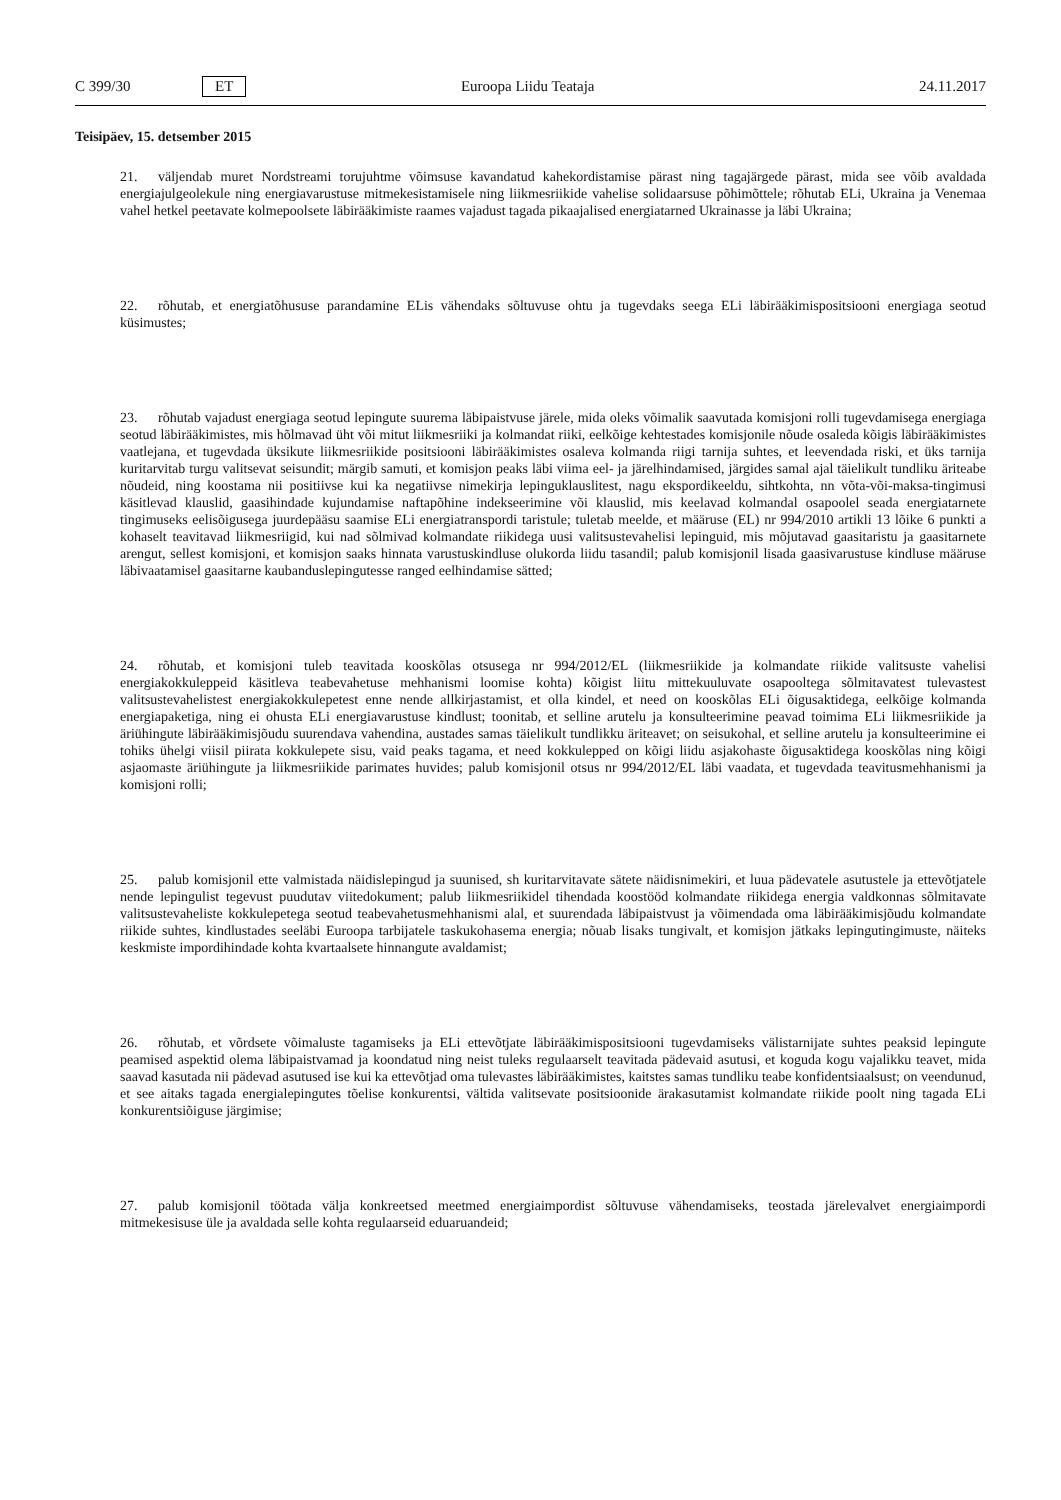C 399/30 ET Euroopa Liidu Teataja 24.11.2017
Teisipäev, 15. detsember 2015
21. väljendab muret Nordstreami torujuhtme võimsuse kavandatud kahekordistamise pärast ning tagajärgede pärast, mida see võib avaldada energiajulgeolekule ning energiavarustuse mitmekesistamisele ning liikmesriikide vahelise solidaarsuse põhimõttele; rõhutab ELi, Ukraina ja Venemaa vahel hetkel peetavate kolmepoolsete läbirääkimiste raames vajadust tagada pikaajalised energiatarned Ukrainasse ja läbi Ukraina;
22. rõhutab, et energiatõhususe parandamine ELis vähendaks sõltuvuse ohtu ja tugevdaks seega ELi läbirääkimispo­sitsiooni energiaga seotud küsimustes;
23. rõhutab vajadust energiaga seotud lepingute suurema läbipaistvuse järele, mida oleks võimalik saavutada komisjoni rolli tugevdamisega energiaga seotud läbirääkimistes, mis hõlmavad üht või mitut liikmesriiki ja kolmandat riiki, eelkõige kehtestades komisjonile nõude osaleda kõigis läbirääkimistes vaatlejana, et tugevdada üksikute liikmesriikide positsiooni läbirääkimistes osaleva kolmanda riigi tarnija suhtes, et leevendada riski, et üks tarnija kuritarvitab turgu valitsevat seisundit; märgib samuti, et komisjon peaks läbi viima eel- ja järelhindamised, järgides samal ajal täielikult tundliku äriteabe nõudeid, ning koostama nii positiivse kui ka negatiivse nimekirja lepinguklauslitest, nagu ekspordikeeldu, sihtkohta, nn võta-või-maksa-tingimusi käsitlevad klauslid, gaasihindade kujundamise naftapõhine indekseerimine või klauslid, mis keelavad kolmandal osapoolel seada energiatarnete tingimuseks eelisõigusega juurdepääsu saamise ELi energiatranspordi taristule; tuletab meelde, et määruse (EL) nr 994/2010 artikli 13 lõike 6 punkti a kohaselt teavitavad liikmesriigid, kui nad sõlmivad kolmandate riikidega uusi valitsustevahelisi lepinguid, mis mõjutavad gaasitaristu ja gaasitarnete arengut, sellest komisjoni, et komisjon saaks hinnata varustuskindluse olukorda liidu tasandil; palub komisjonil lisada gaasivarustuse kindluse määruse läbivaatamisel gaasitarne kaubanduslepingutesse ranged eelhindamise sätted;
24. rõhutab, et komisjoni tuleb teavitada kooskõlas otsusega nr 994/2012/EL (liikmesriikide ja kolmandate riikide valitsuste vahelisi energiakokkuleppeid käsitleva teabevahetuse mehhanismi loomise kohta) kõigist liitu mittekuuluvate osapooltega sõlmitavatest tulevastest valitsustevahelistest energiakokkulepetest enne nende allkirjastamist, et olla kindel, et need on kooskõlas ELi õigusaktidega, eelkõige kolmanda energiapaketiga, ning ei ohusta ELi energiavarustuse kindlust; toonitab, et selline arutelu ja konsulteerimine peavad toimima ELi liikmesriikide ja äriühingute läbirääkimisjõudu suurendava vahendina, austades samas täielikult tundlikku äriteavet; on seisukohal, et selline arutelu ja konsulteerimine ei tohiks ühelgi viisil piirata kokkulepete sisu, vaid peaks tagama, et need kokkulepped on kõigi liidu asjakohaste õigusaktidega kooskõlas ning kõigi asjaomaste äriühingute ja liikmesriikide parimates huvides; palub komisjonil otsus nr 994/2012/EL läbi vaadata, et tugevdada teavitusmehhanismi ja komisjoni rolli;
25. palub komisjonil ette valmistada näidislepingud ja suunised, sh kuritarvitavate sätete näidisnimekiri, et luua pädevatele asutustele ja ettevõtjatele nende lepingulist tegevust puudutav viitedokument; palub liikmesriikidel tihendada koostööd kolmandate riikidega energia valdkonnas sõlmitavate valitsustevaheliste kokkulepetega seotud teabevahetusmeh­hanismi alal, et suurendada läbipaistvust ja võimendada oma läbirääkimisjõudu kolmandate riikide suhtes, kindlustades seeläbi Euroopa tarbijatele taskukohasema energia; nõuab lisaks tungivalt, et komisjon jätkaks lepingutingimuste, näiteks keskmiste impordihindade kohta kvartaalsete hinnangute avaldamist;
26. rõhutab, et võrdsete võimaluste tagamiseks ja ELi ettevõtjate läbirääkimispositsiooni tugevdamiseks välistarnijate suhtes peaksid lepingute peamised aspektid olema läbipaistvamad ja koondatud ning neist tuleks regulaarselt teavitada pädevaid asutusi, et koguda kogu vajalikku teavet, mida saavad kasutada nii pädevad asutused ise kui ka ettevõtjad oma tulevastes läbirääkimistes, kaitstes samas tundliku teabe konfidentsiaalsust; on veendunud, et see aitaks tagada energialepingutes tõelise konkurentsi, vältida valitsevate positsioonide ärakasutamist kolmandate riikide poolt ning tagada ELi konkurentsiõiguse järgimise;
27. palub komisjonil töötada välja konkreetsed meetmed energiaimpordist sõltuvuse vähendamiseks, teostada järelevalvet energiaimpordi mitmekesisuse üle ja avaldada selle kohta regulaarseid eduaruandeid;